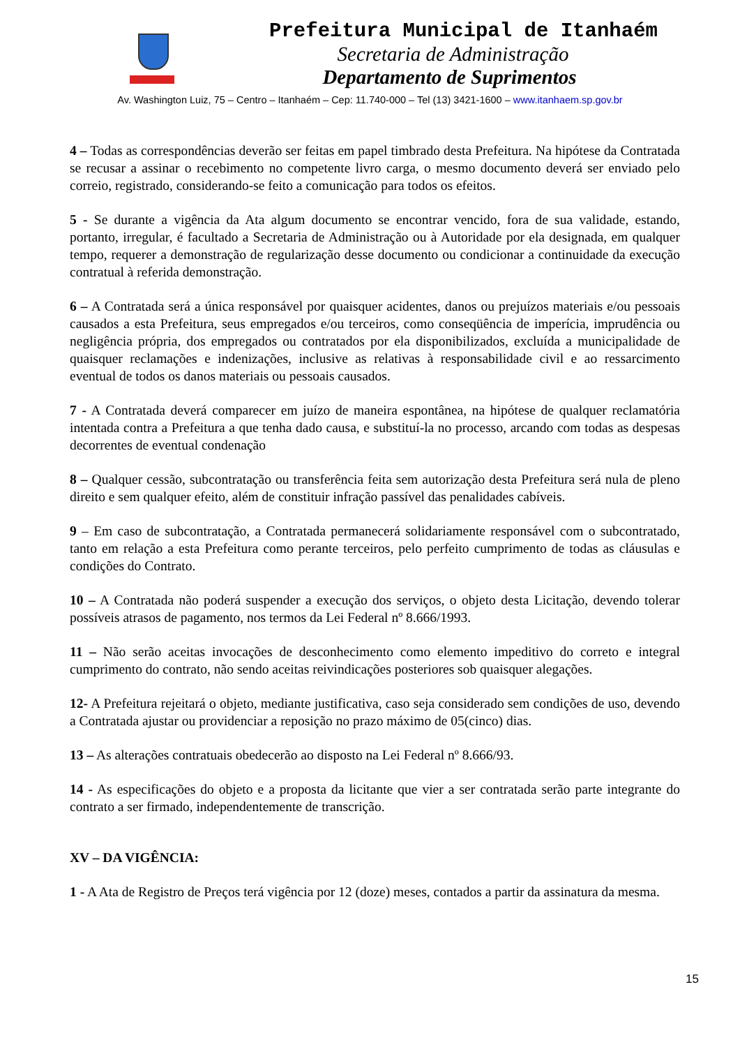Prefeitura Municipal de Itanhaém
Secretaria de Administração
Departamento de Suprimentos
Av. Washington Luiz, 75 – Centro – Itanhaém – Cep: 11.740-000 – Tel (13) 3421-1600 – www.itanhaem.sp.gov.br
4 – Todas as correspondências deverão ser feitas em papel timbrado desta Prefeitura. Na hipótese da Contratada se recusar a assinar o recebimento no competente livro carga, o mesmo documento deverá ser enviado pelo correio, registrado, considerando-se feito a comunicação para todos os efeitos.
5 - Se durante a vigência da Ata algum documento se encontrar vencido, fora de sua validade, estando, portanto, irregular, é facultado a Secretaria de Administração ou à Autoridade por ela designada, em qualquer tempo, requerer a demonstração de regularização desse documento ou condicionar a continuidade da execução contratual à referida demonstração.
6 – A Contratada será a única responsável por quaisquer acidentes, danos ou prejuízos materiais e/ou pessoais causados a esta Prefeitura, seus empregados e/ou terceiros, como conseqüência de imperícia, imprudência ou negligência própria, dos empregados ou contratados por ela disponibilizados, excluída a municipalidade de quaisquer reclamações e indenizações, inclusive as relativas à responsabilidade civil e ao ressarcimento eventual de todos os danos materiais ou pessoais causados.
7 - A Contratada deverá comparecer em juízo de maneira espontânea, na hipótese de qualquer reclamatória intentada contra a Prefeitura a que tenha dado causa, e substituí-la no processo, arcando com todas as despesas decorrentes de eventual condenação
8 – Qualquer cessão, subcontratação ou transferência feita sem autorização desta Prefeitura será nula de pleno direito e sem qualquer efeito, além de constituir infração passível das penalidades cabíveis.
9 – Em caso de subcontratação, a Contratada permanecerá solidariamente responsável com o subcontratado, tanto em relação a esta Prefeitura como perante terceiros, pelo perfeito cumprimento de todas as cláusulas e condições do Contrato.
10 – A Contratada não poderá suspender a execução dos serviços, o objeto desta Licitação, devendo tolerar possíveis atrasos de pagamento, nos termos da Lei Federal nº 8.666/1993.
11 – Não serão aceitas invocações de desconhecimento como elemento impeditivo do correto e integral cumprimento do contrato, não sendo aceitas reivindicações posteriores sob quaisquer alegações.
12- A Prefeitura rejeitará o objeto, mediante justificativa, caso seja considerado sem condições de uso, devendo a Contratada ajustar ou providenciar a reposição no prazo máximo de 05(cinco) dias.
13 – As alterações contratuais obedecerão ao disposto na Lei Federal nº 8.666/93.
14 - As especificações do objeto e a proposta da licitante que vier a ser contratada serão parte integrante do contrato a ser firmado, independentemente de transcrição.
XV – DA VIGÊNCIA:
1 - A Ata de Registro de Preços terá vigência por 12 (doze) meses, contados a partir da assinatura da mesma.
15